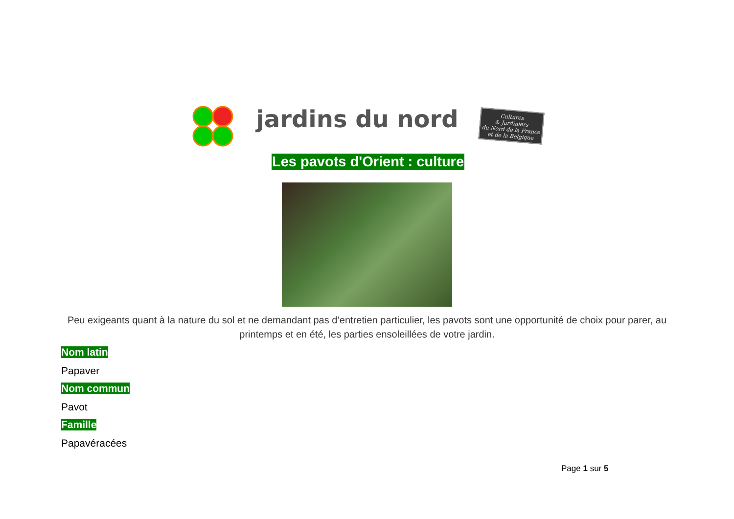jardins du nord
Cultures
& Jardiniers
du Nord de la France et de la Belgique
Les pavots d'Orient : culture
Peu exigeants quant à la nature du sol et ne demandant pas d’entretien particulier, les pavots sont une opportunité de choix pour parer, au printemps et en été, les parties ensoleillées de votre jardin.
Nom latin
Papaver
Nom commun
Pavot
Famille
Papavéracées
Page 1 sur 5